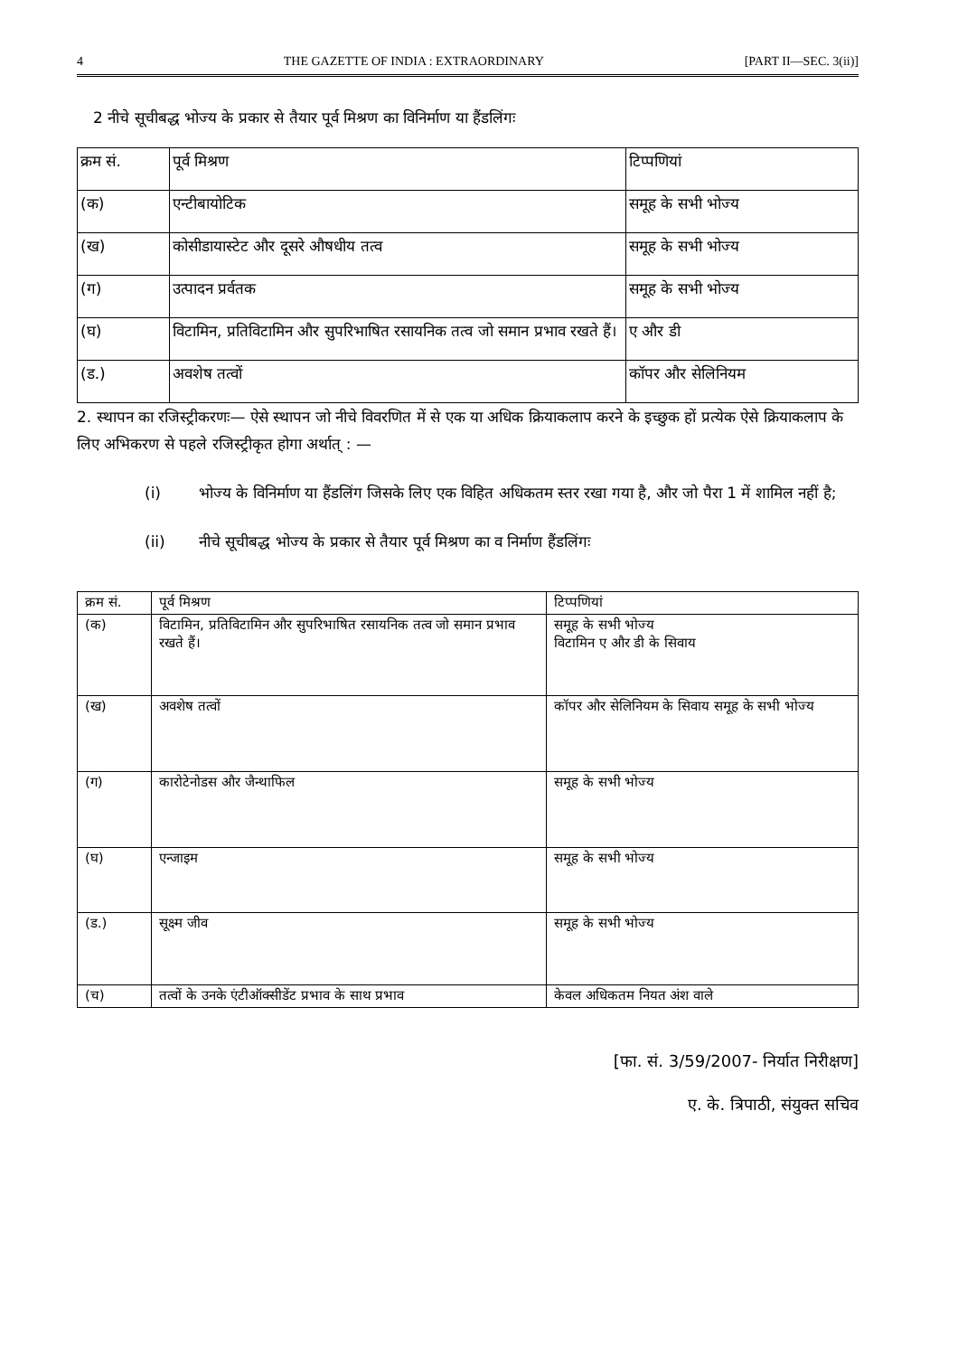4 THE GAZETTE OF INDIA : EXTRAORDINARY [PART II—SEC. 3(ii)]
2 नीचे सूचीबद्ध भोज्य के प्रकार से तैयार पूर्व मिश्रण का विनिर्माण या हैंडलिंगः
| क्रम सं. | पूर्व मिश्रण | टिप्पणियां |
| --- | --- | --- |
| (क) | एन्टीबायोटिक | समूह के सभी भोज्य |
| (ख) | कोसीडायास्टेट और दूसरे औषधीय तत्व | समूह के सभी भोज्य |
| (ग) | उत्पादन प्रर्वतक | समूह के सभी भोज्य |
| (घ) | विटामिन, प्रतिविटामिन और सुपरिभाषित रसायनिक तत्व जो समान प्रभाव रखते हैं। | ए और डी |
| (ड.) | अवशेष तत्वों | कॉपर और सेलिनियम |
2. स्थापन का रजिस्ट्रीकरणः— ऐसे स्थापन जो नीचे विवरणित में से एक या अधिक क्रियाकलाप करने के इच्छुक हों प्रत्येक ऐसे क्रियाकलाप के लिए अभिकरण से पहले रजिस्ट्रीकृत होगा अर्थात् : —
(i) भोज्य के विनिर्माण या हैंडलिंग जिसके लिए एक विहित अधिकतम स्तर रखा गया है, और जो पैरा 1 में शामिल नहीं है;
(ii) नीचे सूचीबद्ध भोज्य के प्रकार से तैयार पूर्व मिश्रण का व निर्माण हैंडलिंगः
| क्रम सं. | पूर्व मिश्रण | टिप्पणियां |
| --- | --- | --- |
| (क) | विटामिन, प्रतिविटामिन और सुपरिभाषित रसायनिक तत्व जो समान प्रभाव रखते हैं। | समूह के सभी भोज्य विटामिन ए और डी के सिवाय |
| (ख) | अवशेष तत्वों | कॉपर और सेलिनियम के सिवाय समूह के सभी भोज्य |
| (ग) | कारोटेनोडस और जैन्थाफिल | समूह के सभी भोज्य |
| (घ) | एन्जाइम | समूह के सभी भोज्य |
| (ड.) | सूक्ष्म जीव | समूह के सभी भोज्य |
| (च) | तत्वों के उनके एंटीऑक्सीडेंट प्रभाव के साथ प्रभाव | केवल अधिकतम नियत अंश वाले |
[फा. सं. 3/59/2007- निर्यात निरीक्षण]
ए. के. त्रिपाठी, संयुक्त सचिव